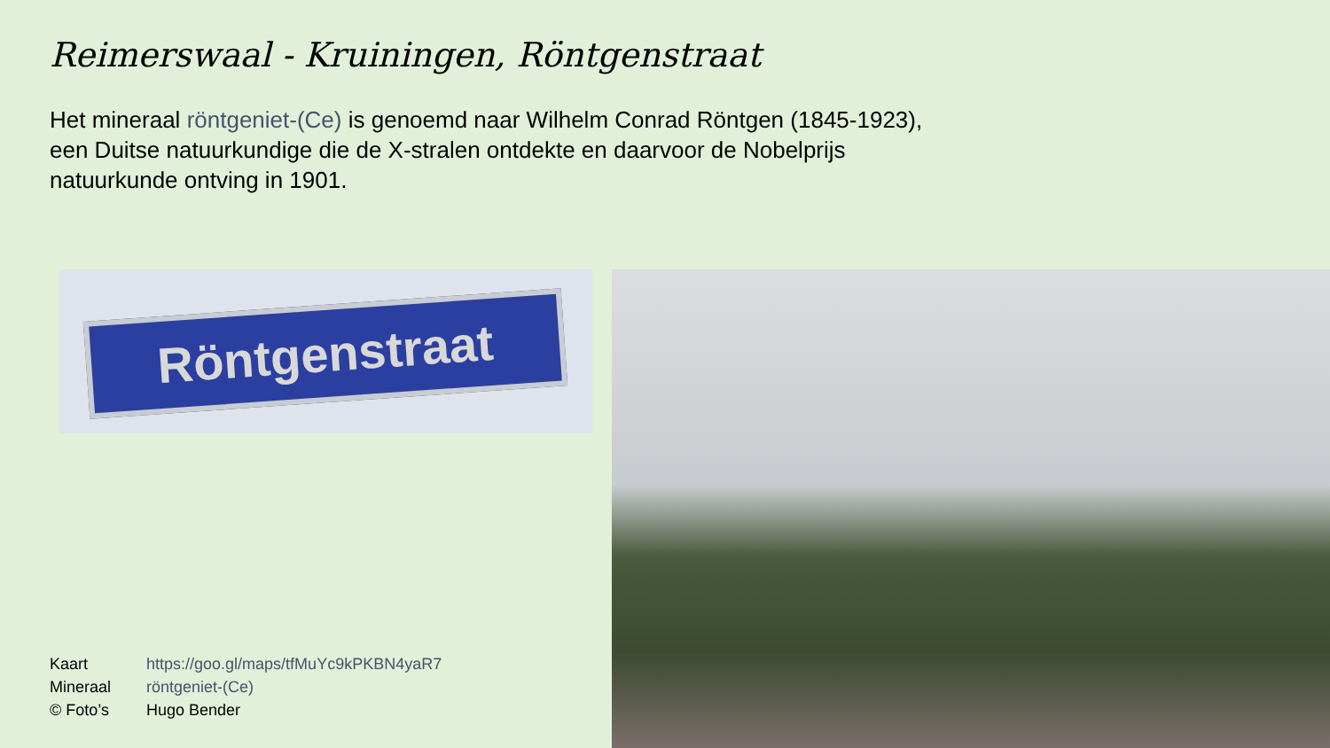Reimerswaal - Kruiningen, Röntgenstraat
Het mineraal röntgeniet-(Ce) is genoemd naar Wilhelm Conrad Röntgen (1845-1923), een Duitse natuurkundige die de X-stralen ontdekte en daarvoor de Nobelprijs natuurkunde ontving in 1901.
Röntgenstraat
| Kaart | https://goo.gl/maps/tfMuYc9kPKBN4yaR7 |
| Mineraal | röntgeniet-(Ce) |
| © Foto’s | Hugo Bender |